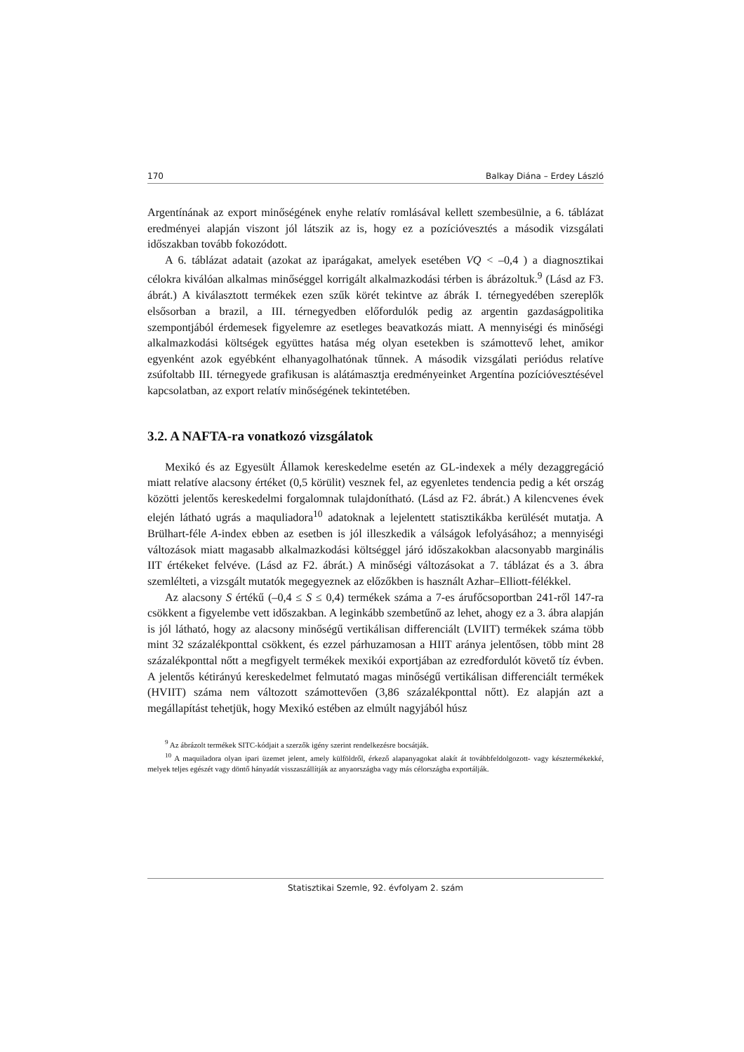170 Balkay Diána – Erdey László
Argentínának az export minőségének enyhe relatív romlásával kellett szembesülnie, a 6. táblázat eredményei alapján viszont jól látszik az is, hogy ez a pozícióvesztés a második vizsgálati időszakban tovább fokozódott.
A 6. táblázat adatait (azokat az iparágakat, amelyek esetében VQ < –0,4 ) a diagnosztikai célokra kiválóan alkalmas minőséggel korrigált alkalmazkodási térben is ábrázoltuk.<sup>9</sup> (Lásd az F3. ábrát.) A kiválasztott termékek ezen szűk körét tekintve az ábrák I. térnegyedében szereplők elsősorban a brazil, a III. térnegyedben előfordulók pedig az argentin gazdaságpolitika szempontjából érdemesek figyelemre az esetleges beavatkozás miatt. A mennyiségi és minőségi alkalmazkodási költségek együttes hatása még olyan esetekben is számottevő lehet, amikor egyenként azok egyébként elhanyagolhatónak tűnnek. A második vizsgálati periódus relatíve zsúfoltabb III. térnegyede grafikusan is alátámasztja eredményeinket Argentína pozícióvesztésével kapcsolatban, az export relatív minőségének tekintetében.
3.2. A NAFTA-ra vonatkozó vizsgálatok
Mexikó és az Egyesült Államok kereskedelme esetén az GL-indexek a mély dezaggregáció miatt relatíve alacsony értéket (0,5 körülit) vesznek fel, az egyenletes tendencia pedig a két ország közötti jelentős kereskedelmi forgalomnak tulajdonítható. (Lásd az F2. ábrát.) A kilencvenes évek elején látható ugrás a maquliadora<sup>10</sup> adatoknak a lejelentett statisztikákba kerülését mutatja. A Brülhart-féle A-index ebben az esetben is jól illeszkedik a válságok lefolyásához; a mennyiségi változások miatt magasabb alkalmazkodási költséggel járó időszakokban alacsonyabb marginális IIT értékeket felvéve. (Lásd az F2. ábrát.) A minőségi változásokat a 7. táblázat és a 3. ábra szemlélteti, a vizsgált mutatók megegyeznek az előzőkben is használt Azhar–Elliott-félékkel.
Az alacsony S értékű (–0,4 ≤ S ≤ 0,4) termékek száma a 7-es árufőcsoportban 241-ről 147-ra csökkent a figyelembe vett időszakban. A leginkább szembetűnő az lehet, ahogy ez a 3. ábra alapján is jól látható, hogy az alacsony minőségű vertikálisan differenciált (LVIIT) termékek száma több mint 32 százalékponttal csökkent, és ezzel párhuzamosan a HIIT aránya jelentősen, több mint 28 százalékponttal nőtt a megfigyelt termékek mexikói exportjában az ezredfordulót követő tíz évben. A jelentős kétirányú kereskedelmet felmutató magas minőségű vertikálisan differenciált termékek (HVIIT) száma nem változott számottevően (3,86 százalékponttal nőtt). Ez alapján azt a megállapítást tehetjük, hogy Mexikó estében az elmúlt nagyjából húsz
<sup>9</sup> Az ábrázolt termékek SITC-kódjait a szerzők igény szerint rendelkezésre bocsátják.
<sup>10</sup> A maquiladora olyan ipari üzemet jelent, amely külföldről, érkező alapanyagokat alakít át továbbfeldolgozott- vagy késztermékekké, melyek teljes egészét vagy döntő hányadát visszaszállítják az anyaországba vagy más célországba exportálják.
Statisztikai Szemle, 92. évfolyam 2. szám